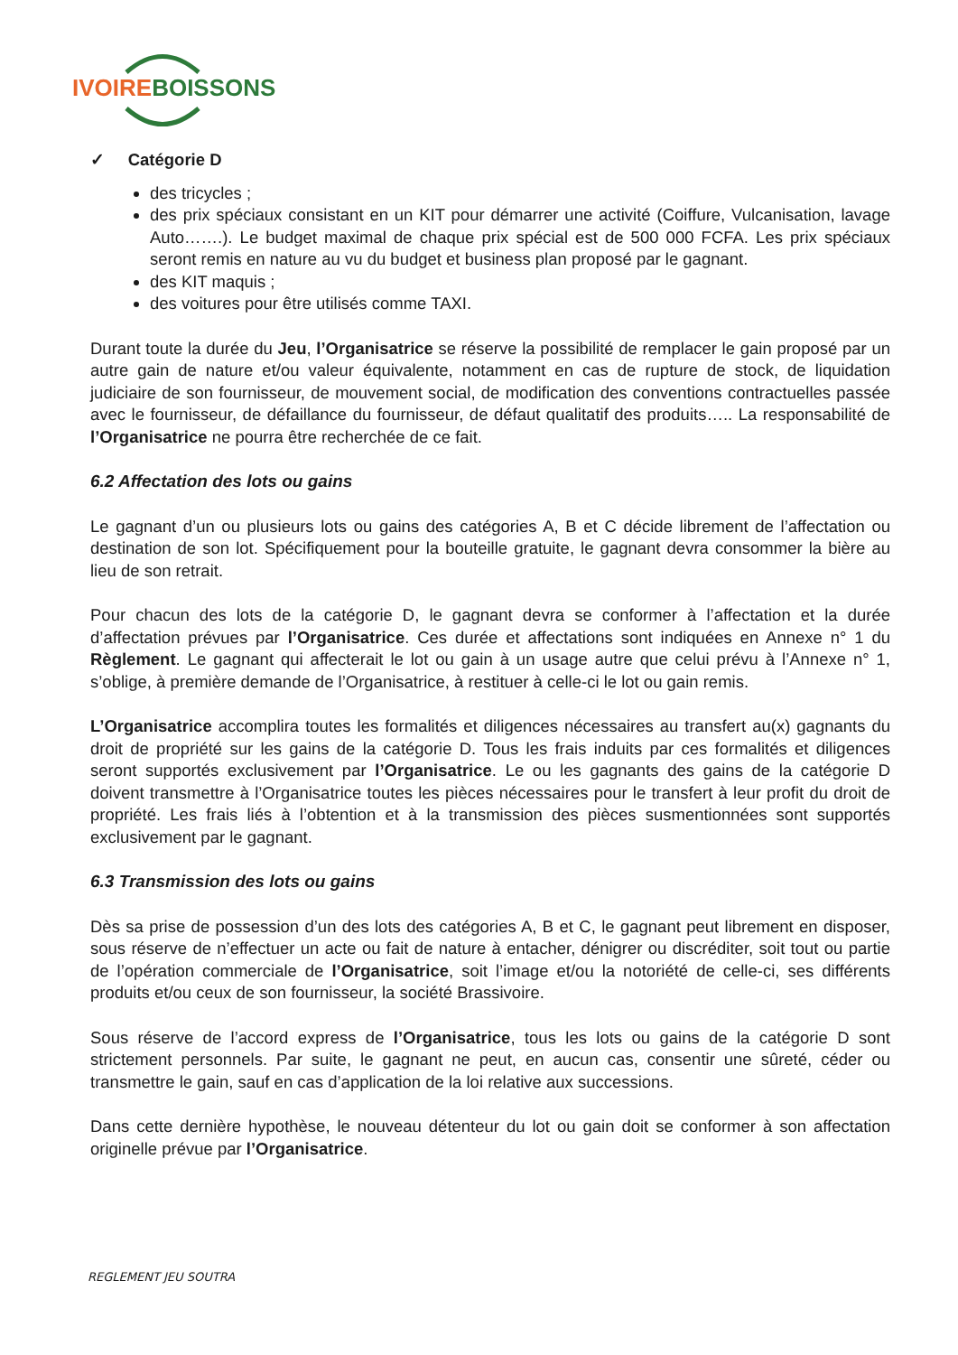IVOIRE BOISSONS
✓ Catégorie D
des tricycles ;
des prix spéciaux consistant en un KIT pour démarrer une activité (Coiffure, Vulcanisation, lavage Auto…….). Le budget maximal de chaque prix spécial est de 500 000 FCFA. Les prix spéciaux seront remis en nature au vu du budget et business plan proposé par le gagnant.
des KIT maquis ;
des voitures pour être utilisés comme TAXI.
Durant toute la durée du Jeu, l’Organisatrice se réserve la possibilité de remplacer le gain proposé par un autre gain de nature et/ou valeur équivalente, notamment en cas de rupture de stock, de liquidation judiciaire de son fournisseur, de mouvement social, de modification des conventions contractuelles passée avec le fournisseur, de défaillance du fournisseur, de défaut qualitatif des produits….. La responsabilité de l’Organisatrice ne pourra être recherchée de ce fait.
6.2 Affectation des lots ou gains
Le gagnant d’un ou plusieurs lots ou gains des catégories A, B et C décide librement de l’affectation ou destination de son lot. Spécifiquement pour la bouteille gratuite, le gagnant devra consommer la bière au lieu de son retrait.
Pour chacun des lots de la catégorie D, le gagnant devra se conformer à l’affectation et la durée d’affectation prévues par l’Organisatrice. Ces durée et affectations sont indiquées en Annexe n° 1 du Règlement. Le gagnant qui affecterait le lot ou gain à un usage autre que celui prévu à l’Annexe n° 1, s’oblige, à première demande de l’Organisatrice, à restituer à celle-ci le lot ou gain remis.
L’Organisatrice accomplira toutes les formalités et diligences nécessaires au transfert au(x) gagnants du droit de propriété sur les gains de la catégorie D. Tous les frais induits par ces formalités et diligences seront supportés exclusivement par l’Organisatrice. Le ou les gagnants des gains de la catégorie D doivent transmettre à l’Organisatrice toutes les pièces nécessaires pour le transfert à leur profit du droit de propriété. Les frais liés à l’obtention et à la transmission des pièces susmentionnées sont supportés exclusivement par le gagnant.
6.3 Transmission des lots ou gains
Dès sa prise de possession d’un des lots des catégories A, B et C, le gagnant peut librement en disposer, sous réserve de n’effectuer un acte ou fait de nature à entacher, dénigrer ou discréditer, soit tout ou partie de l’opération commerciale de l’Organisatrice, soit l’image et/ou la notoriété de celle-ci, ses différents produits et/ou ceux de son fournisseur, la société Brassivoire.
Sous réserve de l’accord express de l’Organisatrice, tous les lots ou gains de la catégorie D sont strictement personnels. Par suite, le gagnant ne peut, en aucun cas, consentir une sûreté, céder ou transmettre le gain, sauf en cas d’application de la loi relative aux successions.
Dans cette dernière hypothèse, le nouveau détenteur du lot ou gain doit se conformer à son affectation originelle prévue par l’Organisatrice.
REGLEMENT JEU SOUTRA